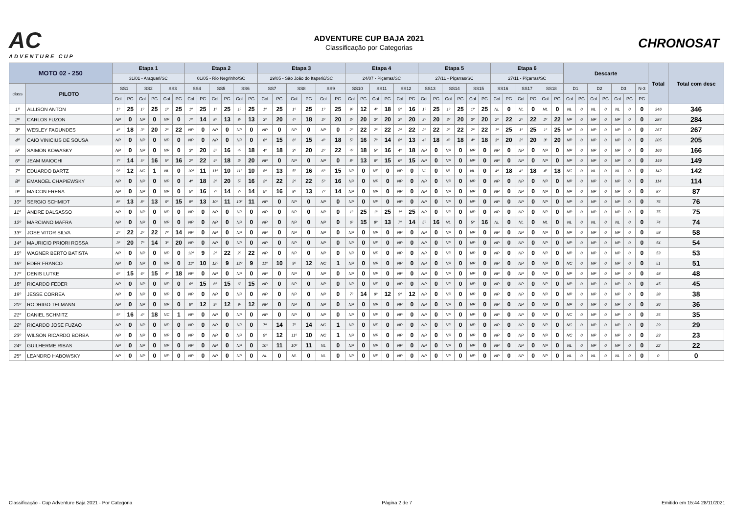AC
ADVENTURE CUP
ADVENTURE CUP BAJA 2021
Classificação por Categorias
CHRONOSAT
| MOTO 02 - 250 | | Etapa 1 | | | | | | Etapa 2 | | | | | | Etapa 3 | | | | | | Etapa 4 | | | | | | Etapa 5 | | | | | | Etapa 6 | | | | | | Descarte | | | | | | | Total | Total com desc |
| --- | --- | --- | --- | --- | --- | --- | --- | --- | --- | --- | --- | --- | --- | --- | --- | --- | --- | --- | --- | --- | --- | --- | --- | --- | --- | --- | --- | --- | --- | --- | --- | --- | --- | --- | --- | --- | --- | --- | --- | --- | --- | --- | --- | --- | --- | --- |
| | | 31/01 - Araquari/SC | | | | | | 01/05 - Rio Negrinho/SC | | | | | | 29/05 - São João do Itaperiú/SC | | | | | | 24/07 - Piçarras/SC | | | | | | 27/11 - Piçarras/SC | | | | | | 27/11 - Piçarras/SC | | | | | | | | | | | | | | |
| class | PILOTO | SS1 | | SS2 | | SS3 | | SS4 | | SS5 | | SS6 | | SS7 | | SS8 | | SS9 | | SS10 | | SS11 | | SS12 | | SS13 | | SS14 | | SS15 | | SS16 | | SS17 | | SS18 | | D1 | | D2 | | D3 | | N-3 | | |
| | | Col | PG | Col | PG | Col | PG | Col | PG | Col | PG | Col | PG | Col | PG | Col | PG | Col | PG | Col | PG | Col | PG | Col | PG | Col | PG | Col | PG | Col | PG | Col | PG | Col | PG | Col | PG | Col | PG | Col | PG | Col | PG | PG | | |
| 1º | ALLISON ANTON | 1º | 25 | 1º | 25 | 1º | 25 | 1º | 25 | 1º | 25 | 1º | 25 | 1º | 25 | 1º | 25 | 1º | 25 | 9º | 12 | 4º | 18 | 5º | 16 | 1º | 25 | 1º | 25 | 1º | 25 | NL | 0 | NL | 0 | NL | 0 | NL | 0 | NL | 0 | NL | 0 | 0 | 346 | 346 |
| 2º | CARLOS FUZON | NP | 0 | NP | 0 | NP | 0 | 7º | 14 | 8º | 13 | 8º | 13 | 3º | 20 | 4º | 18 | 3º | 20 | 3º | 20 | 3º | 20 | 3º | 20 | 3º | 20 | 3º | 20 | 3º | 20 | 2º | 22 | 2º | 22 | 2º | 22 | NP | 0 | NP | 0 | NP | 0 | 0 | 284 | 284 |
| 3º | WESLEY FAGUNDES | 4º | 18 | 3º | 20 | 2º | 22 | NP | 0 | NP | 0 | NP | 0 | NP | 0 | NP | 0 | NP | 0 | 2º | 22 | 2º | 22 | 2º | 22 | 2º | 22 | 2º | 22 | 2º | 22 | 1º | 25 | 1º | 25 | 1º | 25 | NP | 0 | NP | 0 | NP | 0 | 0 | 267 | 267 |
| 4º | CAIO VINICIUS DE SOUSA | NP | 0 | NP | 0 | NP | 0 | NP | 0 | NP | 0 | NP | 0 | 6º | 15 | 6º | 15 | 4º | 18 | 5º | 16 | 7º | 14 | 8º | 13 | 4º | 18 | 4º | 18 | 4º | 18 | 3º | 20 | 3º | 20 | 3º | 20 | NP | 0 | NP | 0 | NP | 0 | 0 | 205 | 205 |
| 5º | SAIMON KOWASKY | NP | 0 | NP | 0 | NP | 0 | 3º | 20 | 5º | 16 | 4º | 18 | 4º | 18 | 3º | 20 | 2º | 22 | 4º | 18 | 5º | 16 | 4º | 18 | NP | 0 | NP | 0 | NP | 0 | NP | 0 | NP | 0 | NP | 0 | NP | 0 | NP | 0 | NP | 0 | 0 | 166 | 166 |
| 6º | JEAM MAIOCHI | 7º | 14 | 5º | 16 | 5º | 16 | 2º | 22 | 4º | 18 | 3º | 20 | NP | 0 | NP | 0 | NP | 0 | 8º | 13 | 6º | 15 | 6º | 15 | NP | 0 | NP | 0 | NP | 0 | NP | 0 | NP | 0 | NP | 0 | NP | 0 | NP | 0 | NP | 0 | 0 | 149 | 149 |
| 7º | EDUARDO BARTZ | 9º | 12 | NC | 1 | NL | 0 | 10º | 11 | 11º | 10 | 11º | 10 | 8º | 13 | 5º | 16 | 6º | 15 | NP | 0 | NP | 0 | NP | 0 | NL | 0 | NL | 0 | NL | 0 | 4º | 18 | 4º | 18 | 4º | 18 | NC | 0 | NL | 0 | NL | 0 | 0 | 142 | 142 |
| 8º | EMANOEL CHAPIEWSKY | NP | 0 | NP | 0 | NP | 0 | 4º | 18 | 3º | 20 | 5º | 16 | 2º | 22 | 2º | 22 | 5º | 16 | NP | 0 | NP | 0 | NP | 0 | NP | 0 | NP | 0 | NP | 0 | NP | 0 | NP | 0 | NP | 0 | NP | 0 | NP | 0 | NP | 0 | 0 | 114 | 114 |
| 9º | MAICON FRENA | NP | 0 | NP | 0 | NP | 0 | 5º | 16 | 7º | 14 | 7º | 14 | 5º | 16 | 8º | 13 | 7º | 14 | NP | 0 | NP | 0 | NP | 0 | NP | 0 | NP | 0 | NP | 0 | NP | 0 | NP | 0 | NP | 0 | NP | 0 | NP | 0 | NP | 0 | 0 | 87 | 87 |
| 10º | SERGIO SCHMIDT | 8º | 13 | 8º | 13 | 6º | 15 | 8º | 13 | 10º | 11 | 10º | 11 | NP | 0 | NP | 0 | NP | 0 | NP | 0 | NP | 0 | NP | 0 | NP | 0 | NP | 0 | NP | 0 | NP | 0 | NP | 0 | NP | 0 | NP | 0 | NP | 0 | NP | 0 | 0 | 76 | 76 |
| 11º | ANDRE DALSASSO | NP | 0 | NP | 0 | NP | 0 | NP | 0 | NP | 0 | NP | 0 | NP | 0 | NP | 0 | NP | 0 | 1º | 25 | 1º | 25 | 1º | 25 | NP | 0 | NP | 0 | NP | 0 | NP | 0 | NP | 0 | NP | 0 | NP | 0 | NP | 0 | NP | 0 | 0 | 75 | 75 |
| 12º | MARCIANO MAFRA | NP | 0 | NP | 0 | NP | 0 | NP | 0 | NP | 0 | NP | 0 | NP | 0 | NP | 0 | NP | 0 | 6º | 15 | 8º | 13 | 7º | 14 | 5º | 16 | NL | 0 | 5º | 16 | NL | 0 | NL | 0 | NL | 0 | NL | 0 | NL | 0 | NL | 0 | 0 | 74 | 74 |
| 13º | JOSE VITOR SILVA | 2º | 22 | 2º | 22 | 7º | 14 | NP | 0 | NP | 0 | NP | 0 | NP | 0 | NP | 0 | NP | 0 | NP | 0 | NP | 0 | NP | 0 | NP | 0 | NP | 0 | NP | 0 | NP | 0 | NP | 0 | NP | 0 | NP | 0 | NP | 0 | NP | 0 | 0 | 58 | 58 |
| 14º | MAURICIO PRIORI ROSSA | 3º | 20 | 7º | 14 | 3º | 20 | NP | 0 | NP | 0 | NP | 0 | NP | 0 | NP | 0 | NP | 0 | NP | 0 | NP | 0 | NP | 0 | NP | 0 | NP | 0 | NP | 0 | NP | 0 | NP | 0 | NP | 0 | NP | 0 | NP | 0 | NP | 0 | 0 | 54 | 54 |
| 15º | WAGNER BERTO BATISTA | NP | 0 | NP | 0 | NP | 0 | 12º | 9 | 2º | 22 | 2º | 22 | NP | 0 | NP | 0 | NP | 0 | NP | 0 | NP | 0 | NP | 0 | NP | 0 | NP | 0 | NP | 0 | NP | 0 | NP | 0 | NP | 0 | NP | 0 | NP | 0 | NP | 0 | 0 | 53 | 53 |
| 16º | EDER FRANCO | NP | 0 | NP | 0 | NP | 0 | 11º | 10 | 12º | 9 | 12º | 9 | 11º | 10 | 9º | 12 | NC | 1 | NP | 0 | NP | 0 | NP | 0 | NP | 0 | NP | 0 | NP | 0 | NP | 0 | NP | 0 | NP | 0 | NC | 0 | NP | 0 | NP | 0 | 0 | 51 | 51 |
| 17º | DENIS LUTKE | 6º | 15 | 6º | 15 | 4º | 18 | NP | 0 | NP | 0 | NP | 0 | NP | 0 | NP | 0 | NP | 0 | NP | 0 | NP | 0 | NP | 0 | NP | 0 | NP | 0 | NP | 0 | NP | 0 | NP | 0 | NP | 0 | NP | 0 | NP | 0 | NP | 0 | 0 | 48 | 48 |
| 18º | RICARDO FEDER | NP | 0 | NP | 0 | NP | 0 | 6º | 15 | 6º | 15 | 6º | 15 | NP | 0 | NP | 0 | NP | 0 | NP | 0 | NP | 0 | NP | 0 | NP | 0 | NP | 0 | NP | 0 | NP | 0 | NP | 0 | NP | 0 | NP | 0 | NP | 0 | NP | 0 | 0 | 45 | 45 |
| 19º | JESSE CORREA | NP | 0 | NP | 0 | NP | 0 | NP | 0 | NP | 0 | NP | 0 | NP | 0 | NP | 0 | NP | 0 | 7º | 14 | 9º | 12 | 9º | 12 | NP | 0 | NP | 0 | NP | 0 | NP | 0 | NP | 0 | NP | 0 | NP | 0 | NP | 0 | NP | 0 | 0 | 38 | 38 |
| 20º | RODRIGO TELMANN | NP | 0 | NP | 0 | NP | 0 | 9º | 12 | 9º | 12 | 9º | 12 | NP | 0 | NP | 0 | NP | 0 | NP | 0 | NP | 0 | NP | 0 | NP | 0 | NP | 0 | NP | 0 | NP | 0 | NP | 0 | NP | 0 | NP | 0 | NP | 0 | NP | 0 | 0 | 36 | 36 |
| 21º | DANIEL SCHMITZ | 5º | 16 | 4º | 18 | NC | 1 | NP | 0 | NP | 0 | NP | 0 | NP | 0 | NP | 0 | NP | 0 | NP | 0 | NP | 0 | NP | 0 | NP | 0 | NP | 0 | NP | 0 | NP | 0 | NP | 0 | NP | 0 | NC | 0 | NP | 0 | NP | 0 | 0 | 35 | 35 |
| 22º | RICARDO JOSE FUZAO | NP | 0 | NP | 0 | NP | 0 | NP | 0 | NP | 0 | NP | 0 | 7º | 14 | 7º | 14 | NC | 1 | NP | 0 | NP | 0 | NP | 0 | NP | 0 | NP | 0 | NP | 0 | NP | 0 | NP | 0 | NP | 0 | NC | 0 | NP | 0 | NP | 0 | 0 | 29 | 29 |
| 23º | WILSON RICARDO BORBA | NP | 0 | NP | 0 | NP | 0 | NP | 0 | NP | 0 | NP | 0 | 9º | 12 | 11º | 10 | NC | 1 | NP | 0 | NP | 0 | NP | 0 | NP | 0 | NP | 0 | NP | 0 | NP | 0 | NP | 0 | NP | 0 | NC | 0 | NP | 0 | NP | 0 | 0 | 23 | 23 |
| 24º | GUILHERME RIBAS | NP | 0 | NP | 0 | NP | 0 | NP | 0 | NP | 0 | NP | 0 | 10º | 11 | 10º | 11 | NL | 0 | NP | 0 | NP | 0 | NP | 0 | NP | 0 | NP | 0 | NP | 0 | NP | 0 | NP | 0 | NP | 0 | NL | 0 | NP | 0 | NP | 0 | 0 | 22 | 22 |
| 25º | LEANDRO HABOWSKY | NP | 0 | NP | 0 | NP | 0 | NP | 0 | NP | 0 | NP | 0 | NL | 0 | NL | 0 | NL | 0 | NP | 0 | NP | 0 | NP | 0 | NP | 0 | NP | 0 | NP | 0 | NP | 0 | NP | 0 | NP | 0 | NL | 0 | NL | 0 | NL | 0 | 0 | 0 | 0 |
Classificação - Cup Adventure Baja 2021 - Por Categoria Página 2 de 7 Emitido em 15:44 28/11/2021